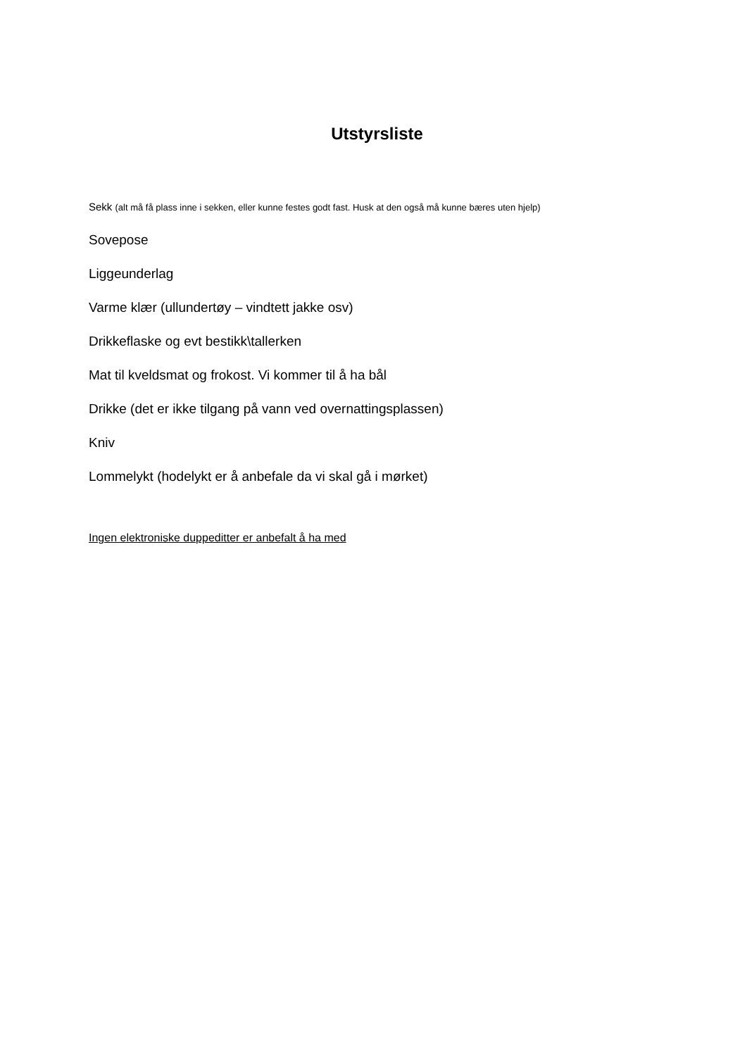Utstyrsliste
Sekk (alt må få plass inne i sekken, eller kunne festes godt fast. Husk at den også må kunne bæres uten hjelp)
Sovepose
Liggeunderlag
Varme klær (ullundertøy – vindtett jakke osv)
Drikkeflaske og evt bestikk\tallerken
Mat til kveldsmat og frokost. Vi kommer til å ha bål
Drikke (det er ikke tilgang på vann ved overnattingsplassen)
Kniv
Lommelykt (hodelykt er å anbefale da vi skal gå i mørket)
Ingen elektroniske duppeditter er anbefalt å ha med